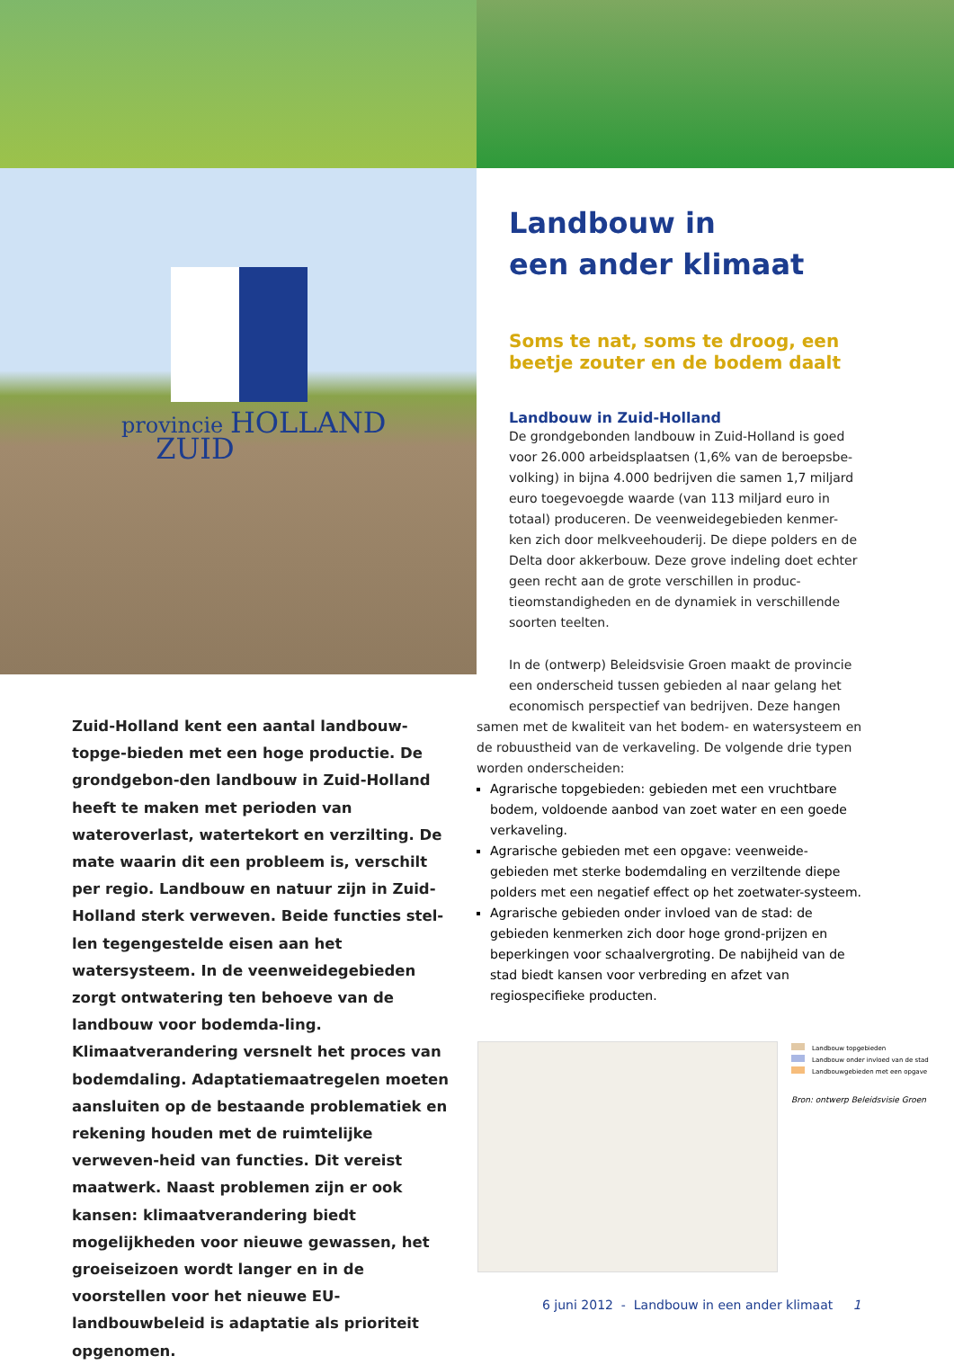provincie HOLLAND
ZUID
Landbouw in
een ander klimaat
Soms te nat, soms te droog, een beetje zouter en de bodem daalt
Landbouw in Zuid-Holland
De grondgebonden landbouw in Zuid-Holland is goed voor 26.000 arbeidsplaatsen (1,6% van de beroepsbe-volking) in bijna 4.000 bedrijven die samen 1,7 miljard euro toegevoegde waarde (van 113 miljard euro in totaal) produceren. De veenweidegebieden kenmer-ken zich door melkveehouderij. De diepe polders en de Delta door akkerbouw. Deze grove indeling doet echter geen recht aan de grote verschillen in produc-tieomstandigheden en de dynamiek in verschillende soorten teelten.
In de (ontwerp) Beleidsvisie Groen maakt de provincie een onderscheid tussen gebieden al naar gelang het economisch perspectief van bedrijven. Deze hangen
samen met de kwaliteit van het bodem- en watersysteem en de robuustheid van de verkaveling. De volgende drie typen worden onderscheiden:
Agrarische topgebieden: gebieden met een vruchtbare bodem, voldoende aanbod van zoet water en een goede verkaveling.
Agrarische gebieden met een opgave: veenweide-gebieden met sterke bodemdaling en verziltende diepe polders met een negatief effect op het zoetwater-systeem.
Agrarische gebieden onder invloed van de stad: de gebieden kenmerken zich door hoge grond-prijzen en beperkingen voor schaalvergroting. De nabijheid van de stad biedt kansen voor verbreding en afzet van regiospecifieke producten.
Zuid-Holland kent een aantal landbouw-topge-bieden met een hoge productie. De grondgebon-den landbouw in Zuid-Holland heeft te maken met perioden van wateroverlast, watertekort en verzilting. De mate waarin dit een probleem is, verschilt per regio. Landbouw en natuur zijn in Zuid-Holland sterk verweven. Beide functies stel-len tegengestelde eisen aan het watersysteem. In de veenweidegebieden zorgt ontwatering ten behoeve van de landbouw voor bodemda-ling. Klimaatverandering versnelt het proces van bodemdaling. Adaptatiemaatregelen moeten aansluiten op de bestaande problematiek en rekening houden met de ruimtelijke verweven-heid van functies. Dit vereist maatwerk. Naast problemen zijn er ook kansen: klimaatverandering biedt mogelijkheden voor nieuwe gewassen, het groeiseizoen wordt langer en in de voorstellen voor het nieuwe EU-landbouwbeleid is adaptatie als prioriteit opgenomen.
Landbouw topgebieden
Landbouw onder invloed van de stad
Landbouwgebieden met een opgave
Bron: ontwerp Beleidsvisie Groen
6 juni 2012 - Landbouw in een ander klimaat 1